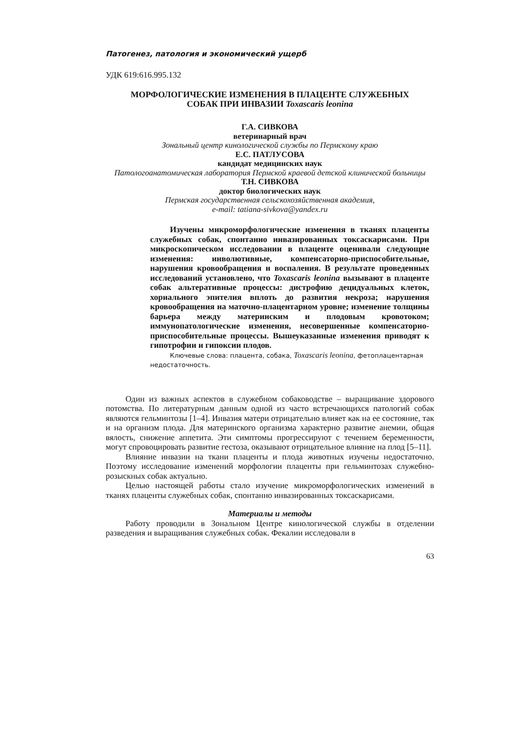Патогенез, патология и экономический ущерб
УДК 619:616.995.132
МОРФОЛОГИЧЕСКИЕ ИЗМЕНЕНИЯ В ПЛАЦЕНТЕ СЛУЖЕБНЫХ
СОБАК ПРИ ИНВАЗИИ Toxascaris leonina
Г.А. СИВКОВА
ветеринарный врач
Зональный центр кинологической службы по Пермскому краю
Е.С. ПАТЛУСОВА
кандидат медицинских наук
Патологоанатомическая лаборатория Пермской краевой детской клинической больницы
Т.Н. СИВКОВА
доктор биологических наук
Пермская государственная сельскохозяйственная академия,
e-mail: tatiana-sivkova@yandex.ru
Изучены микроморфологические изменения в тканях плаценты служебных собак, спонтанно инвазированных токсаскарисами. При микроскопическом исследовании в плаценте оценивали следующие изменения: инволютивные, компенсаторно-приспособительные, нарушения кровообращения и воспаления. В результате проведенных исследований установлено, что Toxascaris leonina вызывают в плаценте собак альтеративные процессы: дистрофию децидуальных клеток, хориального эпителия вплоть до развития некроза; нарушения кровообращения на маточно-плацентарном уровне; изменение толщины барьера между материнским и плодовым кровотоком; иммунопатологические изменения, несовершенные компенсаторно-приспособительные процессы. Вышеуказанные изменения приводят к гипотрофии и гипоксии плодов.
Ключевые слова: плацента, собака, Toxascaris leonina, фетоплацентарная недостаточность.
Один из важных аспектов в служебном собаководстве – выращивание здорового потомства. По литературным данным одной из часто встречающихся патологий собак являются гельминтозы [1–4]. Инвазия матери отрицательно влияет как на ее состояние, так и на организм плода. Для материнского организма характерно развитие анемии, общая вялость, снижение аппетита. Эти симптомы прогрессируют с течением беременности, могут спровоцировать развитие гестоза, оказывают отрицательное влияние на плод [5–11].
Влияние инвазии на ткани плаценты и плода животных изучены недостаточно. Поэтому исследование изменений морфологии плаценты при гельминтозах служебно-розыскных собак актуально.
Целью настоящей работы стало изучение микроморфологических изменений в тканях плаценты служебных собак, спонтанно инвазированных токсаскарисами.
Материалы и методы
Работу проводили в Зональном Центре кинологической службы в отделении разведения и выращивания служебных собак. Фекалии исследовали в
63